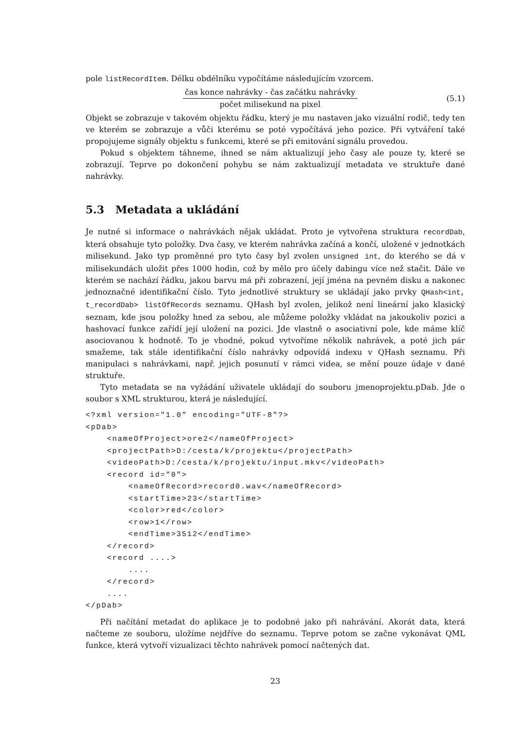pole listRecordItem. Délku obdélníku vypočítáme následujícím vzorcem.
čas konce nahrávky - čas začátku nahrávky
počet milisekund na pixel
(5.1)
Objekt se zobrazuje v takovém objektu řádku, který je mu nastaven jako vizuální rodič, tedy ten ve kterém se zobrazuje a vůči kterému se poté vypočítává jeho pozice. Při vytváření také propojujeme signály objektu s funkcemi, které se při emitování signálu provedou.
Pokud s objektem táhneme, ihned se nám aktualizují jeho časy ale pouze ty, které se zobrazují. Teprve po dokončení pohybu se nám zaktualizují metadata ve struktuře dané nahrávky.
5.3 Metadata a ukládání
Je nutné si informace o nahrávkách nějak ukládat. Proto je vytvořena struktura recordDab, která obsahuje tyto položky. Dva časy, ve kterém nahrávka začíná a končí, uložené v jednotkách milisekund. Jako typ proměnné pro tyto časy byl zvolen unsigned int, do kterého se dá v milisekundách uložit přes 1000 hodin, což by mělo pro účely dabingu více než stačit. Dále ve kterém se nachází řádku, jakou barvu má při zobrazení, její jména na pevném disku a nakonec jednoznačné identifikační číslo. Tyto jednotlivé struktury se ukládají jako prvky QHash<int, t_recordDab> listOfRecords seznamu. QHash byl zvolen, jelikož není lineární jako klasický seznam, kde jsou položky hned za sebou, ale můžeme položky vkládat na jakoukoliv pozici a hashovací funkce zařídí její uložení na pozici. Jde vlastně o asociativní pole, kde máme klíč asociovanou k hodnotě. To je vhodné, pokud vytvoříme několik nahrávek, a poté jich pár smažeme, tak stále identifikační číslo nahrávky odpovídá indexu v QHash seznamu. Při manipulaci s nahrávkami, např. jejich posunutí v rámci videa, se mění pouze údaje v dané struktuře.
Tyto metadata se na vyžádání uživatele ukládají do souboru jmenoprojektu.pDab. Jde o soubor s XML strukturou, která je následující.
<?xml version="1.0" encoding="UTF-8"?>
<pDab>
    <nameOfProject>ore2</nameOfProject>
    <projectPath>D:/cesta/k/projektu</projectPath>
    <videoPath>D:/cesta/k/projektu/input.mkv</videoPath>
    <record id="0">
        <nameOfRecord>record0.wav</nameOfRecord>
        <startTime>23</startTime>
        <color>red</color>
        <row>1</row>
        <endTime>3512</endTime>
    </record>
    <record ....>
        ....
    </record>
    ....
</pDab>
Při načítání metadat do aplikace je to podobné jako při nahrávání. Akorát data, která načteme ze souboru, uložíme nejdříve do seznamu. Teprve potom se začne vykonávat QML funkce, která vytvoří vizualizaci těchto nahrávek pomocí načtených dat.
23